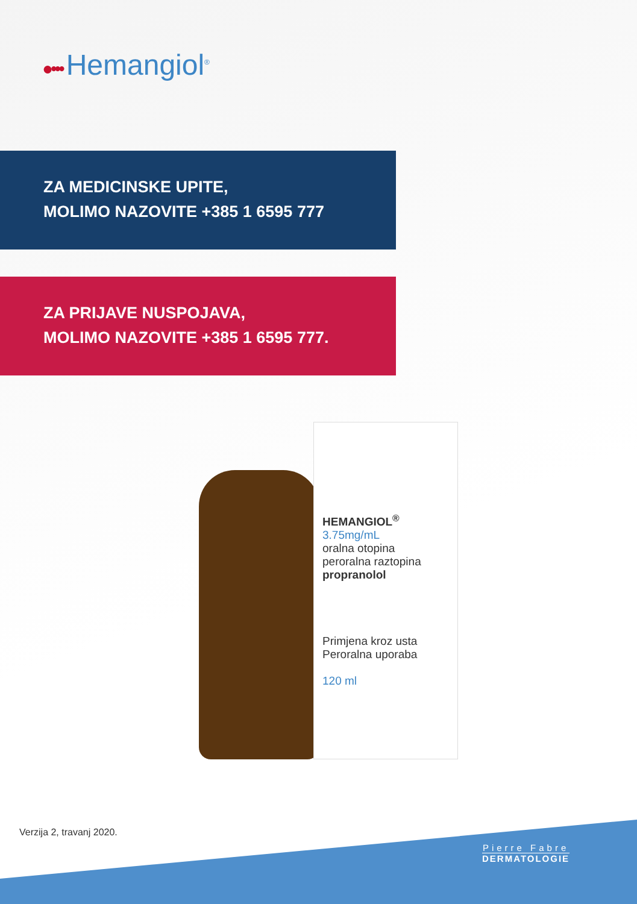●••• Hemangiol<sup>®</sup>
ZA MEDICINSKE UPITE,
MOLIMO NAZOVITE +385 1 6595 777
ZA PRIJAVE NUSPOJAVA,
MOLIMO NAZOVITE +385 1 6595 777.
HEMANGIOL<sup>®</sup> 3.75mg/mL
oralna otopina
peroralna raztopina
propranolol
Primjena kroz usta
Peroralna uporaba
120 ml
Verzija 2, travanj 2020.
Pierre Fabre
DERMATOLOGIE